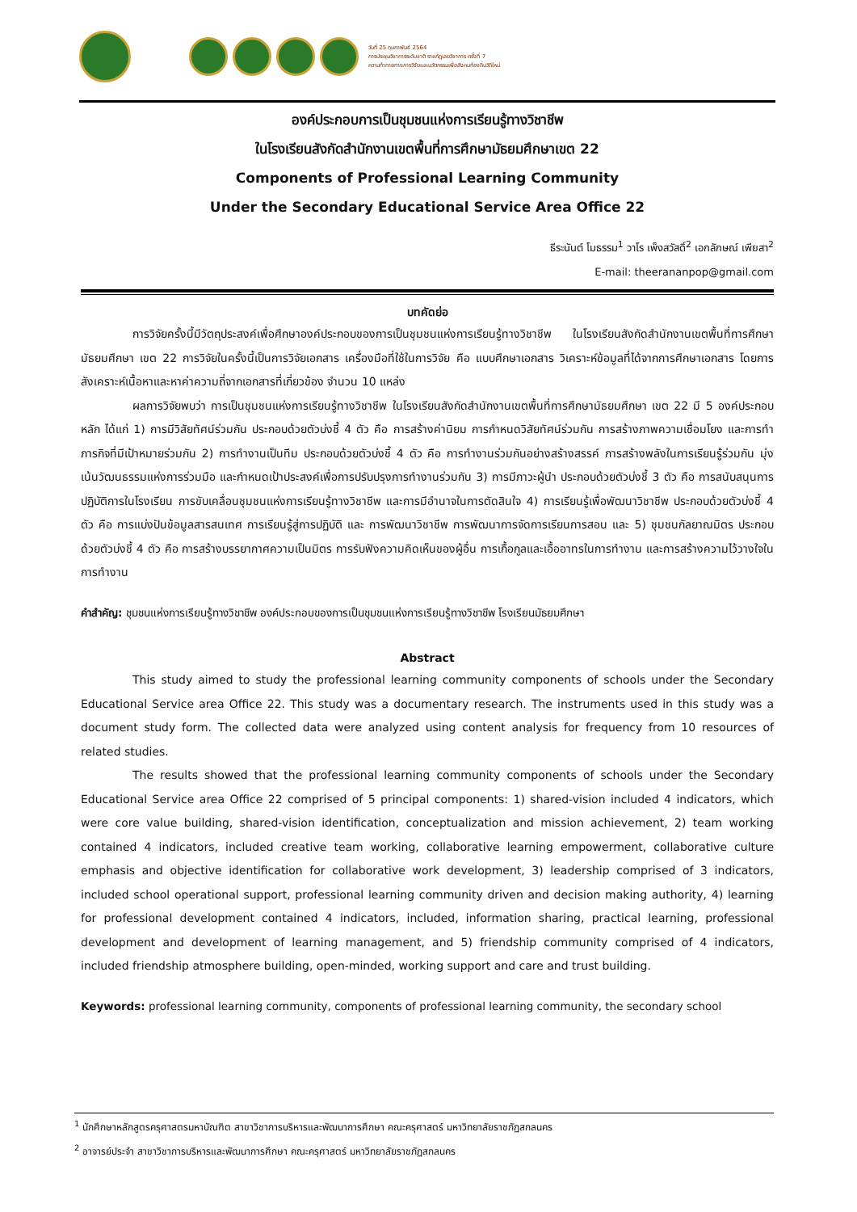วันที่ 25 กุมภาพันธ์ 2564
การประชุมวิชาการระดับชาติ ราชภัฏเลยวิชาการ ครั้งที่ 7
ความท้าทายทางการวิจัยและนวัตกรรมเพื่อสังคมท้องถิ่นวิถีใหม่
องค์ประกอบการเป็นชุมชนแห่งการเรียนรู้ทางวิชาชีพ
ในโรงเรียนสังกัดสำนักงานเขตพื้นที่การศึกษามัธยมศึกษาเขต 22
Components of Professional Learning Community
Under the Secondary Educational Service Area Office 22
ธีระนันต์ โมธรรม<sup>1</sup> วาโร เพ็งสวัสดิ์<sup>2</sup> เอกลักษณ์ เพียสา<sup>2</sup>
E-mail: theerananpop@gmail.com
บทคัดย่อ
การวิจัยครั้งนี้มีวัตถุประสงค์เพื่อศึกษาองค์ประกอบของการเป็นชุมชนแห่งการเรียนรู้ทางวิชาชีพ ในโรงเรียนสังกัดสำนักงานเขตพื้นที่การศึกษามัธยมศึกษา เขต 22 การวิจัยในครั้งนี้เป็นการวิจัยเอกสาร เครื่องมือที่ใช้ในการวิจัย คือ แบบศึกษาเอกสาร วิเคราะห์ข้อมูลที่ได้จากการศึกษาเอกสาร โดยการสังเคราะห์เนื้อหาและหาค่าความถี่จากเอกสารที่เกี่ยวข้อง จำนวน 10 แหล่ง
ผลการวิจัยพบว่า การเป็นชุมชนแห่งการเรียนรู้ทางวิชาชีพ ในโรงเรียนสังกัดสำนักงานเขตพื้นที่การศึกษามัธยมศึกษา เขต 22 มี 5 องค์ประกอบหลัก ได้แก่ 1) การมีวิสัยทัศน์ร่วมกัน ประกอบด้วยตัวบ่งชี้ 4 ตัว คือ การสร้างค่านิยม การกำหนดวิสัยทัศน์ร่วมกัน การสร้างภาพความเชื่อมโยง และการทำภารกิจที่มีเป้าหมายร่วมกัน 2) การทำงานเป็นทีม ประกอบด้วยตัวบ่งชี้ 4 ตัว คือ การทำงานร่วมกันอย่างสร้างสรรค์ การสร้างพลังในการเรียนรู้ร่วมกัน มุ่งเน้นวัฒนธรรมแห่งการร่วมมือ และกำหนดเป้าประสงค์เพื่อการปรับปรุงการทำงานร่วมกัน 3) การมีภาวะผู้นำ ประกอบด้วยตัวบ่งชี้ 3 ตัว คือ การสนับสนุนการปฏิบัติการในโรงเรียน การขับเคลื่อนชุมชนแห่งการเรียนรู้ทางวิชาชีพ และการมีอำนาจในการตัดสินใจ 4) การเรียนรู้เพื่อพัฒนาวิชาชีพ ประกอบด้วยตัวบ่งชี้ 4 ตัว คือ การแบ่งปันข้อมูลสารสนเทศ การเรียนรู้สู่การปฏิบัติ และ การพัฒนาวิชาชีพ การพัฒนาการจัดการเรียนการสอน และ 5) ชุมชนกัลยาณมิตร ประกอบด้วยตัวบ่งชี้ 4 ตัว คือ การสร้างบรรยากาศความเป็นมิตร การรับฟังความคิดเห็นของผู้อื่น การเกื้อกูลและเอื้ออาทรในการทำงาน และการสร้างความไว้วางใจในการทำงาน
คำสำคัญ: ชุมชนแห่งการเรียนรู้ทางวิชาชีพ องค์ประกอบของการเป็นชุมชนแห่งการเรียนรู้ทางวิชาชีพ โรงเรียนมัธยมศึกษา
Abstract
This study aimed to study the professional learning community components of schools under the Secondary Educational Service area Office 22. This study was a documentary research. The instruments used in this study was a document study form. The collected data were analyzed using content analysis for frequency from 10 resources of related studies.
The results showed that the professional learning community components of schools under the Secondary Educational Service area Office 22 comprised of 5 principal components: 1) shared-vision included 4 indicators, which were core value building, shared-vision identification, conceptualization and mission achievement, 2) team working contained 4 indicators, included creative team working, collaborative learning empowerment, collaborative culture emphasis and objective identification for collaborative work development, 3) leadership comprised of 3 indicators, included school operational support, professional learning community driven and decision making authority, 4) learning for professional development contained 4 indicators, included, information sharing, practical learning, professional development and development of learning management, and 5) friendship community comprised of 4 indicators, included friendship atmosphere building, open-minded, working support and care and trust building.
Keywords: professional learning community, components of professional learning community, the secondary school
<sup>1</sup> นักศึกษาหลักสูตรครุศาสตรมหาบัณฑิต สาขาวิชาการบริหารและพัฒนาการศึกษา คณะครุศาสตร์ มหาวิทยาลัยราชภัฏสกลนคร
<sup>2</sup> อาจารย์ประจำ สาขาวิชาการบริหารและพัฒนาการศึกษา คณะครุศาสตร์ มหาวิทยาลัยราชภัฏสกลนคร